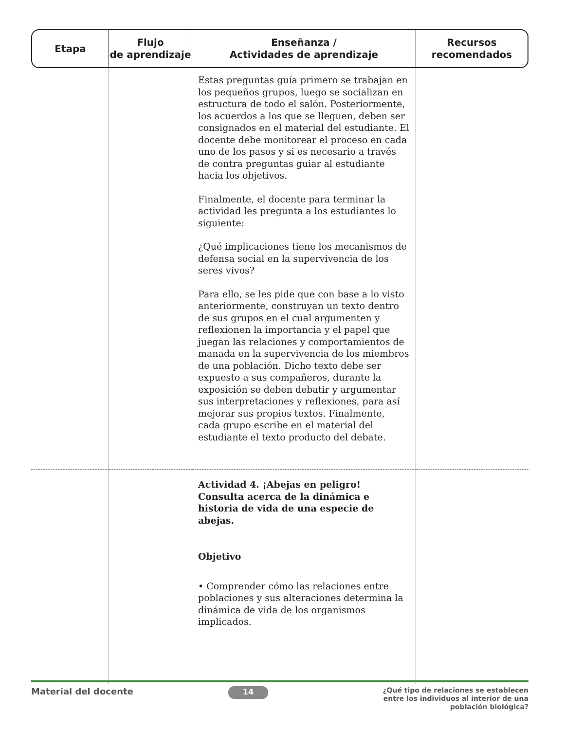| Etapa | Flujo de aprendizaje | Enseñanza / Actividades de aprendizaje | Recursos recomendados |
| --- | --- | --- | --- |
| | | Estas preguntas guía primero se trabajan en los pequeños grupos, luego se socializan en estructura de todo el salón. Posteriormente, los acuerdos a los que se lleguen, deben ser consignados en el material del estudiante. El docente debe monitorear el proceso en cada uno de los pasos y si es necesario a través de contra preguntas guiar al estudiante hacia los objetivos. Finalmente, el docente para terminar la actividad les pregunta a los estudiantes lo siguiente: ¿Qué implicaciones tiene los mecanismos de defensa social en la supervivencia de los seres vivos? Para ello, se les pide que con base a lo visto anteriormente, construyan un texto dentro de sus grupos en el cual argumenten y reflexionen la importancia y el papel que juegan las relaciones y comportamientos de manada en la supervivencia de los miembros de una población. Dicho texto debe ser expuesto a sus compañeros, durante la exposición se deben debatir y argumentar sus interpretaciones y reflexiones, para así mejorar sus propios textos. Finalmente, cada grupo escribe en el material del estudiante el texto producto del debate. | |
| | | Actividad 4. ¡Abejas en peligro! Consulta acerca de la dinámica e historia de vida de una especie de abejas. Objetivo • Comprender cómo las relaciones entre poblaciones y sus alteraciones determina la dinámica de vida de los organismos implicados. | |
Material del docente
14
¿Qué tipo de relaciones se establecen entre los individuos al interior de una población biológica?